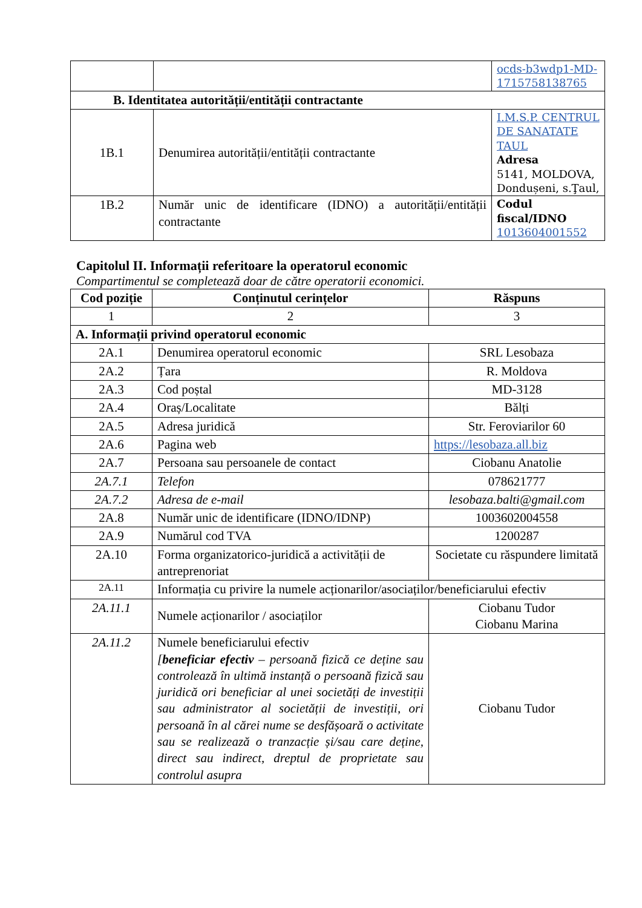| | | ocds-b3wdp1-MD-1715758138765 |
| B. Identitatea autorității/entității contractante | | |
| 1B.1 | Denumirea autorității/entității contractante | I.M.S.P. CENTRUL DE SANATATE TAUL Adresa 5141, MOLDOVA, Dondușeni, s.Ţaul, |
| 1B.2 | Număr unic de identificare (IDNO) a autorității/entității contractante | Codul fiscal/IDNO 1013604001552 |
Capitolul II. Informații referitoare la operatorul economic
Compartimentul se completează doar de către operatorii economici.
| Cod poziție | Conținutul cerințelor | Răspuns |
| --- | --- | --- |
| 1 | 2 | 3 |
| A. Informații privind operatorul economic | | |
| 2A.1 | Denumirea operatorul economic | SRL Lesobaza |
| 2A.2 | Țara | R. Moldova |
| 2A.3 | Cod poștal | MD-3128 |
| 2A.4 | Oraș/Localitate | Bălți |
| 2A.5 | Adresa juridică | Str. Feroviarilor 60 |
| 2A.6 | Pagina web | https://lesobaza.all.biz |
| 2A.7 | Persoana sau persoanele de contact | Ciobanu Anatolie |
| 2A.7.1 | Telefon | 078621777 |
| 2A.7.2 | Adresa de e-mail | lesobaza.balti@gmail.com |
| 2A.8 | Număr unic de identificare (IDNO/IDNP) | 1003602004558 |
| 2A.9 | Numărul cod TVA | 1200287 |
| 2A.10 | Forma organizatorico-juridică a activității de antreprenoriat | Societate cu răspundere limitată |
| 2A.11 | Informația cu privire la numele acționarilor/asociaților/beneficiarului efectiv | |
| 2A.11.1 | Numele acționarilor / asociaților | Ciobanu Tudor Ciobanu Marina |
| 2A.11.2 | Numele beneficiarului efectiv [ beneficiar efectiv – persoană fizică ce deține sau controlează în ultimă instanță o persoană fizică sau juridică ori beneficiar al unei societăți de investiții sau administrator al societății de investiții, ori persoană în al cărei nume se desfășoară o activitate sau se realizează o tranzacție și/sau care deține, direct sau indirect, dreptul de proprietate sau controlul asupra | Ciobanu Tudor |